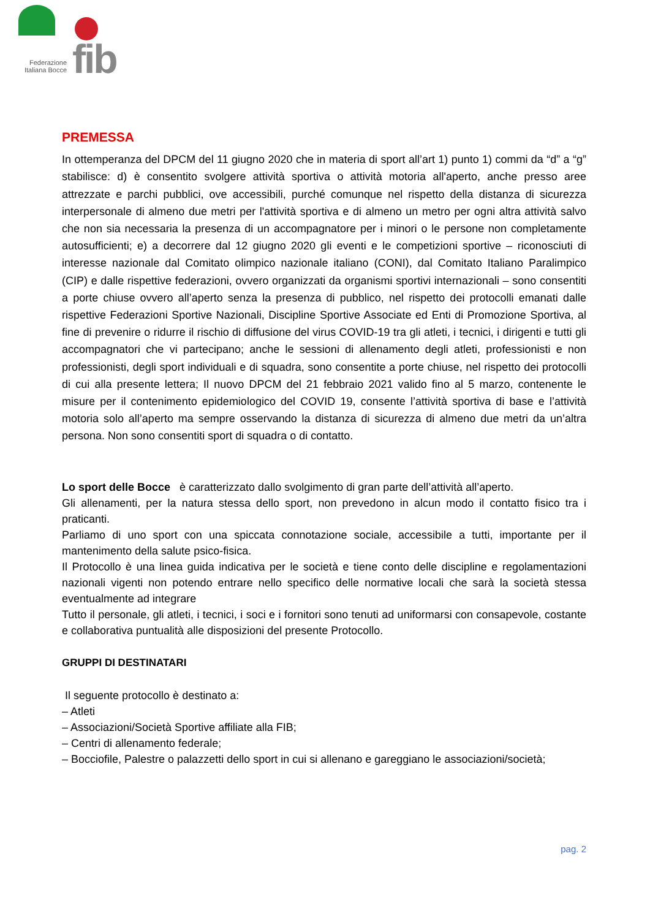fib
Federazione
Italiana Bocce
PREMESSA
In ottemperanza del DPCM del 11 giugno 2020 che in materia di sport all’art 1) punto 1) commi da “d” a “g” stabilisce: d) è consentito svolgere attività sportiva o attività motoria all'aperto, anche presso aree attrezzate e parchi pubblici, ove accessibili, purché comunque nel rispetto della distanza di sicurezza interpersonale di almeno due metri per l'attività sportiva e di almeno un metro per ogni altra attività salvo che non sia necessaria la presenza di un accompagnatore per i minori o le persone non completamente autosufficienti; e) a decorrere dal 12 giugno 2020 gli eventi e le competizioni sportive – riconosciuti di interesse nazionale dal Comitato olimpico nazionale italiano (CONI), dal Comitato Italiano Paralimpico (CIP) e dalle rispettive federazioni, ovvero organizzati da organismi sportivi internazionali – sono consentiti a porte chiuse ovvero all’aperto senza la presenza di pubblico, nel rispetto dei protocolli emanati dalle rispettive Federazioni Sportive Nazionali, Discipline Sportive Associate ed Enti di Promozione Sportiva, al fine di prevenire o ridurre il rischio di diffusione del virus COVID-19 tra gli atleti, i tecnici, i dirigenti e tutti gli accompagnatori che vi partecipano; anche le sessioni di allenamento degli atleti, professionisti e non professionisti, degli sport individuali e di squadra, sono consentite a porte chiuse, nel rispetto dei protocolli di cui alla presente lettera; Il nuovo DPCM del 21 febbraio 2021 valido fino al 5 marzo, contenente le misure per il contenimento epidemiologico del COVID 19, consente l’attività sportiva di base e l’attività motoria solo all’aperto ma sempre osservando la distanza di sicurezza di almeno due metri da un’altra persona. Non sono consentiti sport di squadra o di contatto.
Lo sport delle Bocce è caratterizzato dallo svolgimento di gran parte dell’attività all’aperto.
Gli allenamenti, per la natura stessa dello sport, non prevedono in alcun modo il contatto fisico tra i praticanti.
Parliamo di uno sport con una spiccata connotazione sociale, accessibile a tutti, importante per il mantenimento della salute psico-fisica.
Il Protocollo è una linea guida indicativa per le società e tiene conto delle discipline e regolamentazioni nazionali vigenti non potendo entrare nello specifico delle normative locali che sarà la società stessa eventualmente ad integrare
Tutto il personale, gli atleti, i tecnici, i soci e i fornitori sono tenuti ad uniformarsi con consapevole, costante e collaborativa puntualità alle disposizioni del presente Protocollo.
GRUPPI DI DESTINATARI
Il seguente protocollo è destinato a:
– Atleti
– Associazioni/Società Sportive affiliate alla FIB;
– Centri di allenamento federale;
– Bocciofile, Palestre o palazzetti dello sport in cui si allenano e gareggiano le associazioni/società;
pag. 2